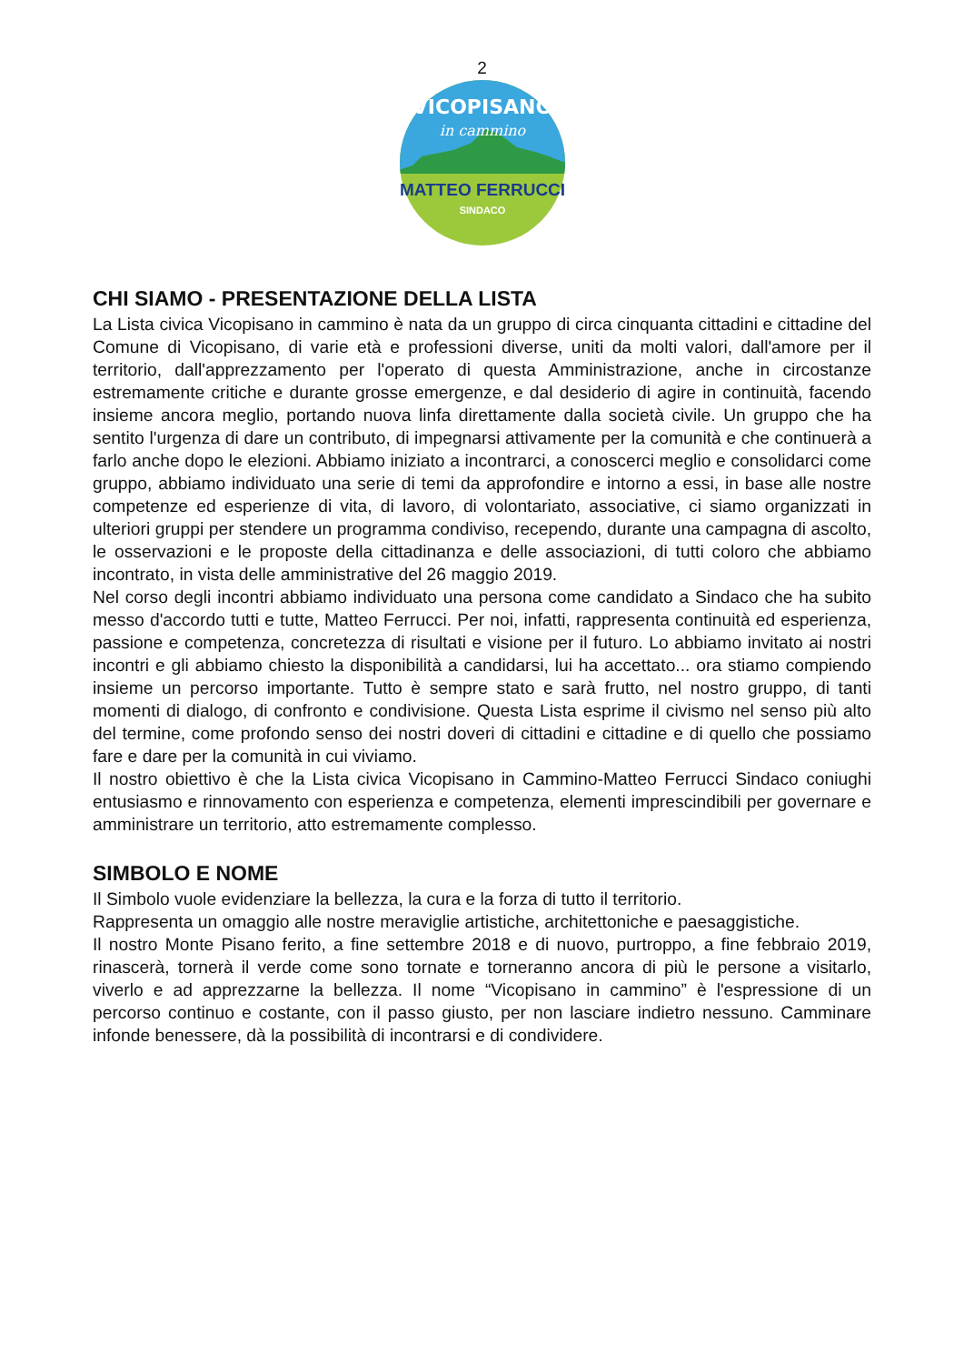2
VICOPISANO
in cammino
MATTEO FERRUCCI
SINDACO
CHI SIAMO - PRESENTAZIONE DELLA LISTA
La Lista civica Vicopisano in cammino è nata da un gruppo di circa cinquanta cittadini e cittadine del Comune di Vicopisano, di varie età e professioni diverse, uniti da molti valori, dall'amore per il territorio, dall'apprezzamento per l'operato di questa Amministrazione, anche in circostanze estremamente critiche e durante grosse emergenze, e dal desiderio di agire in continuità, facendo insieme ancora meglio, portando nuova linfa direttamente dalla società civile. Un gruppo che ha sentito l'urgenza di dare un contributo, di impegnarsi attivamente per la comunità e che continuerà a farlo anche dopo le elezioni. Abbiamo iniziato a incontrarci, a conoscerci meglio e consolidarci come gruppo, abbiamo individuato una serie di temi da approfondire e intorno a essi, in base alle nostre competenze ed esperienze di vita, di lavoro, di volontariato, associative, ci siamo organizzati in ulteriori gruppi per stendere un programma condiviso, recependo, durante una campagna di ascolto, le osservazioni e le proposte della cittadinanza e delle associazioni, di tutti coloro che abbiamo incontrato, in vista delle amministrative del 26 maggio 2019.
Nel corso degli incontri abbiamo individuato una persona come candidato a Sindaco che ha subito messo d'accordo tutti e tutte, Matteo Ferrucci. Per noi, infatti, rappresenta continuità ed esperienza, passione e competenza, concretezza di risultati e visione per il futuro. Lo abbiamo invitato ai nostri incontri e gli abbiamo chiesto la disponibilità a candidarsi, lui ha accettato... ora stiamo compiendo insieme un percorso importante. Tutto è sempre stato e sarà frutto, nel nostro gruppo, di tanti momenti di dialogo, di confronto e condivisione. Questa Lista esprime il civismo nel senso più alto del termine, come profondo senso dei nostri doveri di cittadini e cittadine e di quello che possiamo fare e dare per la comunità in cui viviamo.
Il nostro obiettivo è che la Lista civica Vicopisano in Cammino-Matteo Ferrucci Sindaco coniughi entusiasmo e rinnovamento con esperienza e competenza, elementi imprescindibili per governare e amministrare un territorio, atto estremamente complesso.
SIMBOLO E NOME
Il Simbolo vuole evidenziare la bellezza, la cura e la forza di tutto il territorio.
Rappresenta un omaggio alle nostre meraviglie artistiche, architettoniche e paesaggistiche.
Il nostro Monte Pisano ferito, a fine settembre 2018 e di nuovo, purtroppo, a fine febbraio 2019, rinascerà, tornerà il verde come sono tornate e torneranno ancora di più le persone a visitarlo, viverlo e ad apprezzarne la bellezza. Il nome “Vicopisano in cammino” è l'espressione di un percorso continuo e costante, con il passo giusto, per non lasciare indietro nessuno. Camminare infonde benessere, dà la possibilità di incontrarsi e di condividere.